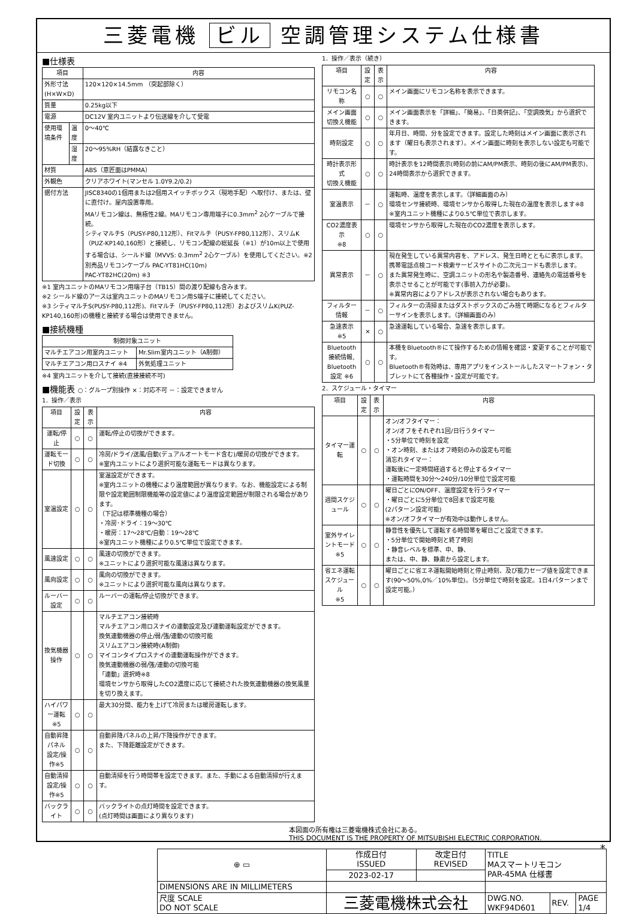三菱電機 ビル 空調管理システム仕様書
■仕様表
| 項目 | | 内容 |
| --- | --- | --- |
| 外形寸法(H×W×D) | | 120×120×14.5mm （突起部除く） |
| 質量 | | 0.25kg以下 |
| 電源 | | DC12V 室内ユニットより伝送線を介して受電 |
| 使用環境条件 | 温度 | 0～40℃ |
| | 湿度 | 20～95%RH（結露なきこと） |
| 材質 | | ABS（意匠面はPMMA） |
| 外観色 | | クリアホワイト(マンセル 1.0Y9.2/0.2) |
| 据付方法 | | JISC8340の1個用または2個用スイッチボックス（現地手配）へ取付け、または、壁に直付け。屋内設置専用。 MAリモコン線は、無極性2線。MAリモコン専用端子に0.3mm<sup>2</sup> 2心ケーブルで接続。 シティマルチS（PUSY-P80,112形）、Fitマルチ（PUSY-FP80,112形）、スリムK（PUZ-KP140,160形）と接続し、リモコン配線の総延長（※1）が10m以上で使用する場合は、シールド線（MVVS: 0.3mm<sup>2</sup> 2心ケーブル）を使用してください。※2 別売品リモコンケーブル PAC-YT81HC(10m) PAC-YT82HC(20m) ※3 |
※1 室内ユニットのMAリモコン用端子台（TB15）間の渡り配線も含みます。
※2 シールド線のアースは室内ユニットのMAリモコン用S端子に接続してください。
※3 シティマルチS(PUSY-P80,112形)、Fitマルチ（PUSY-FP80,112形）およびスリムK(PUZ-KP140,160形)の機種と接続する場合は使用できません。
■接続機種
| 制御対象ユニット | |
| --- | --- |
| マルチエアコン用室内ユニット | Mr.Slim室内ユニット（A制御） |
| マルチエアコン用ロスナイ ※4 | 外気処理ユニット |
※4 室内ユニットを介して接続(直接接続不可)
■機能表 ○：グループ別操作 ×：対応不可 －：設定できません
1．操作／表示
| 項目 | 設定 | 表示 | 内容 |
| --- | --- | --- | --- |
| 運転/停止 | ○ | ○ | 運転/停止の切換ができます。 |
| 運転モード切換 | ○ | ○ | 冷房/ドライ/送風/自動(デュアルオートモード含む)/暖房の切換ができます。 ※室内ユニットにより選択可能な運転モードは異なります。 |
| 室温設定 | ○ | ○ | 室温設定ができます。 ※室内ユニットの機種により温度範囲が異なります。なお、機能設定による制限や設定範囲制限機能等の設定値により温度設定範囲が制限される場合があります。 （下記は標準機種の場合） ・冷房･ドライ：19～30℃ ・暖房：17～28℃/自動：19～28℃ ※室内ユニット機種により0.5℃単位で設定できます。 |
| 風速設定 | ○ | ○ | 風速の切換ができます。 ※ユニットにより選択可能な風速は異なります。 |
| 風向設定 | ○ | ○ | 風向の切換ができます。 ※ユニットにより選択可能な風向は異なります。 |
| ルーバー設定 | ○ | ○ | ルーバーの運転/停止切換ができます。 |
| 換気機器操作 | ○ | ○ | マルチエアコン接続時 マルチエアコン用ロスナイの連動設定及び連動運転設定ができます。 換気連動機器の停止/弱/強/連動の切換可能 スリムエアコン接続時(A制御) マイコンタイプロスナイの連動運転操作ができます。 換気連動機器の弱/強/連動の切換可能 「連動」選択時※8 環境センサから取得したCO2濃度に応じて接続された換気連動機器の換気風量を切り換えます。 |
| ハイパワー運転 ※5 | ○ | ○ | 最大30分間、能力を上げて冷房または暖房運転します。 |
| 自動昇降パネル 設定/操作※5 | ○ | ○ | 自動昇降パネルの上昇/下降操作ができます。 また、下降距離設定ができます。 |
| 自動清掃 設定/操作※5 | ○ | ○ | 自動清掃を行う時間帯を設定できます。また、手動による自動清掃が行えます。 |
| バックライト | ○ | ○ | バックライトの点灯時間を設定できます。 (点灯時間は画面により異なります) |
1．操作／表示（続き）
| 項目 | 設定 | 表示 | 内容 |
| --- | --- | --- | --- |
| リモコン名称 | ○ | ○ | メイン画面にリモコン名称を表示できます。 |
| メイン画面 切換え機能 | ○ | ○ | メイン画面表示を「詳細」、「簡易」、「日英併記」、「空調換気」から選択できます。 |
| 時刻設定 | ○ | ○ | 年月日、時間、分を設定できます。設定した時刻はメイン画面に表示されます（曜日も表示されます）。メイン画面に時刻を表示しない設定も可能です。 |
| 時計表示形式 切換え機能 | ○ | ○ | 時計表示を12時間表示(時刻の前にAM/PM表示、時刻の後にAM/PM表示)、24時間表示から選択できます。 |
| 室温表示 | － | ○ | 運転時、温度を表示します。（詳細画面のみ） 環境センサ接続時、環境センサから取得した現在の温度を表示します※8 ※室内ユニット機種により0.5℃単位で表示します。 |
| CO2濃度表示 ※8 | ○ | ○ | 環境センサから取得した現在のCO2濃度を表示します。 |
| 異常表示 | － | ○ | 現在発生している異常内容を、アドレス、発生日時とともに表示します。携帯電話点検コード検索サービスサイトの二次元コードも表示します。 また異常発生時に、空調ユニットの形名や製造番号、連絡先の電話番号を表示させることが可能です(事前入力が必要)。 ※異常内容によりアドレスが表示されない場合もあります。 |
| フィルター情報 | － | ○ | フィルターの清掃またはダストボックスのごみ捨て時期になるとフィルターサインを表示します。（詳細画面のみ） |
| 急速表示 ※5 | × | ○ | 急速運転している場合、急速を表示します。 |
| Bluetooth 接続情報, Bluetooth 設定 ※6 | ○ | ○ | 本機をBluetooth®にて操作するための情報を確認・変更することが可能です。 Bluetooth®有効時は、専用アプリをインストールしたスマートフォン・タブレットにて各種操作・設定が可能です。 |
2．スケジュール・タイマー
| 項目 | 設定 | 表示 | 内容 |
| --- | --- | --- | --- |
| タイマー運転 | ○ | ○ | オン/オフタイマー： オン/オフをそれぞれ1回/日行うタイマー ・5分単位で時刻を設定 ・オン時刻、またはオフ時刻のみの設定も可能 消忘れタイマー： 運転後に一定時間経過すると停止するタイマー ・運転時間を30分～240分/10分単位で設定可能 |
| 週間スケジュール | ○ | ○ | 曜日ごとにON/OFF、温度設定を行うタイマー ・曜日ごとに5分単位で8回まで設定可能 (2パターン設定可能) ※オン/オフタイマーが有効中は動作しません。 |
| 室外サイレントモード ※5 | ○ | ○ | 静音性を優先して運転する時間帯を曜日ごと設定できます。 ・5分単位で開始時刻と終了時刻 ・静音レベルを標準、中、静、 または、中、静、静粛から設定します。 |
| 省エネ運転 スケジュール ※5 | ○ | ○ | 曜日ごとに省エネ運転開始時刻と停止時刻、及び能力セーブ値を設定できます(90～50%,0%／10%単位)。（5分単位で時刻を設定。1日4パターンまで設定可能。） |
本図面の所有権は三菱電機株式会社にある。
THIS DOCUMENT IS THE PROPERTY OF MITSUBISHI ELECTRIC CORPORATION.
| ⊕ ▭ | 作成日付 ISSUED | 改定日付 REVISED | TITLE MAスマートリモコン PAR-45MA 仕様書 | | |
| | 2023-02-17 | | | | |
| DIMENSIONS ARE IN MILLIMETERS | | | | | |
| 尺度 SCALE DO NOT SCALE | 三菱電機株式会社 | | DWG.NO. WKF94D601 | REV. | PAGE 1/4 |
*